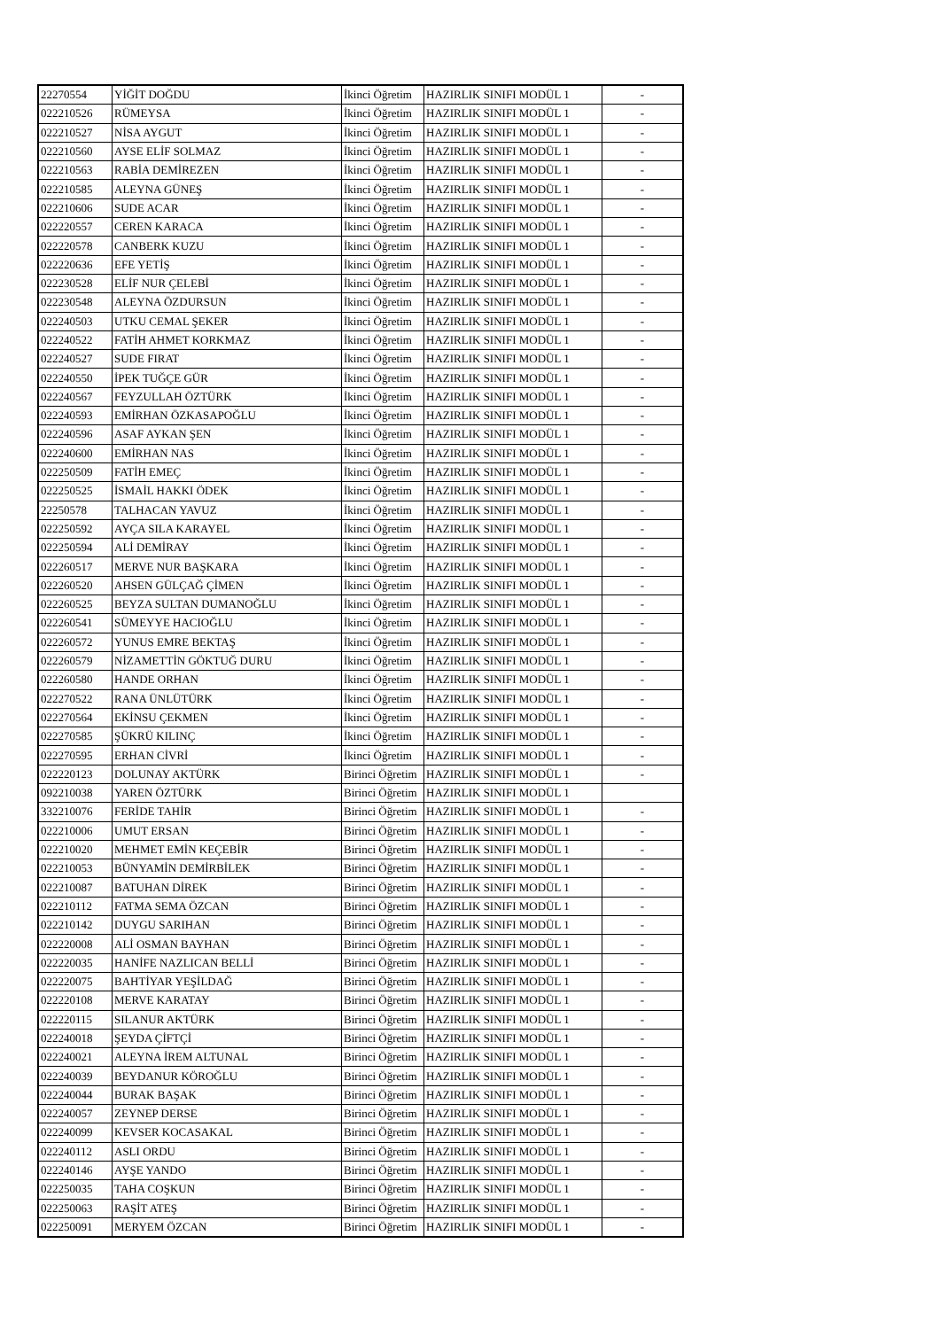| 22270554 | YİĞİT DOĞDU | İkinci Öğretim | HAZIRLIK SINIFI MODÜL 1 | - |
| 022210526 | RÜMEYSA | İkinci Öğretim | HAZIRLIK SINIFI MODÜL 1 | - |
| 022210527 | NİSA AYGUT | İkinci Öğretim | HAZIRLIK SINIFI MODÜL 1 | - |
| 022210560 | AYSE ELİF SOLMAZ | İkinci Öğretim | HAZIRLIK SINIFI MODÜL 1 | - |
| 022210563 | RABİA DEMİREZEN | İkinci Öğretim | HAZIRLIK SINIFI MODÜL 1 | - |
| 022210585 | ALEYNA GÜNEŞ | İkinci Öğretim | HAZIRLIK SINIFI MODÜL 1 | - |
| 022210606 | SUDE ACAR | İkinci Öğretim | HAZIRLIK SINIFI MODÜL 1 | - |
| 022220557 | CEREN KARACA | İkinci Öğretim | HAZIRLIK SINIFI MODÜL 1 | - |
| 022220578 | CANBERK KUZU | İkinci Öğretim | HAZIRLIK SINIFI MODÜL 1 | - |
| 022220636 | EFE YETİŞ | İkinci Öğretim | HAZIRLIK SINIFI MODÜL 1 | - |
| 022230528 | ELİF NUR ÇELEBİ | İkinci Öğretim | HAZIRLIK SINIFI MODÜL 1 | - |
| 022230548 | ALEYNA ÖZDURSUN | İkinci Öğretim | HAZIRLIK SINIFI MODÜL 1 | - |
| 022240503 | UTKU CEMAL ŞEKER | İkinci Öğretim | HAZIRLIK SINIFI MODÜL 1 | - |
| 022240522 | FATİH AHMET KORKMAZ | İkinci Öğretim | HAZIRLIK SINIFI MODÜL 1 | - |
| 022240527 | SUDE FIRAT | İkinci Öğretim | HAZIRLIK SINIFI MODÜL 1 | - |
| 022240550 | İPEK TUĞÇE GÜR | İkinci Öğretim | HAZIRLIK SINIFI MODÜL 1 | - |
| 022240567 | FEYZULLAH ÖZTÜRK | İkinci Öğretim | HAZIRLIK SINIFI MODÜL 1 | - |
| 022240593 | EMİRHAN ÖZKASAPOĞLU | İkinci Öğretim | HAZIRLIK SINIFI MODÜL 1 | - |
| 022240596 | ASAF AYKAN ŞEN | İkinci Öğretim | HAZIRLIK SINIFI MODÜL 1 | - |
| 022240600 | EMİRHAN NAS | İkinci Öğretim | HAZIRLIK SINIFI MODÜL 1 | - |
| 022250509 | FATİH EMEÇ | İkinci Öğretim | HAZIRLIK SINIFI MODÜL 1 | - |
| 022250525 | İSMAİL HAKKI ÖDEK | İkinci Öğretim | HAZIRLIK SINIFI MODÜL 1 | - |
| 22250578 | TALHACAN YAVUZ | İkinci Öğretim | HAZIRLIK SINIFI MODÜL 1 | - |
| 022250592 | AYÇA SILA KARAYEL | İkinci Öğretim | HAZIRLIK SINIFI MODÜL 1 | - |
| 022250594 | ALİ DEMİRAY | İkinci Öğretim | HAZIRLIK SINIFI MODÜL 1 | - |
| 022260517 | MERVE NUR BAŞKARA | İkinci Öğretim | HAZIRLIK SINIFI MODÜL 1 | - |
| 022260520 | AHSEN GÜLÇAĞ ÇİMEN | İkinci Öğretim | HAZIRLIK SINIFI MODÜL 1 | - |
| 022260525 | BEYZA SULTAN DUMANOĞLU | İkinci Öğretim | HAZIRLIK SINIFI MODÜL 1 | - |
| 022260541 | SÜMEYYE HACIOĞLU | İkinci Öğretim | HAZIRLIK SINIFI MODÜL 1 | - |
| 022260572 | YUNUS EMRE BEKTAŞ | İkinci Öğretim | HAZIRLIK SINIFI MODÜL 1 | - |
| 022260579 | NİZAMETTİN GÖKTUĞ DURU | İkinci Öğretim | HAZIRLIK SINIFI MODÜL 1 | - |
| 022260580 | HANDE ORHAN | İkinci Öğretim | HAZIRLIK SINIFI MODÜL 1 | - |
| 022270522 | RANA ÜNLÜTÜRK | İkinci Öğretim | HAZIRLIK SINIFI MODÜL 1 | - |
| 022270564 | EKİNSU ÇEKMEN | İkinci Öğretim | HAZIRLIK SINIFI MODÜL 1 | - |
| 022270585 | ŞÜKRÜ KILINÇ | İkinci Öğretim | HAZIRLIK SINIFI MODÜL 1 | - |
| 022270595 | ERHAN CİVRİ | İkinci Öğretim | HAZIRLIK SINIFI MODÜL 1 | - |
| 022220123 | DOLUNAY AKTÜRK | Birinci Öğretim | HAZIRLIK SINIFI MODÜL 1 | - |
| 092210038 | YAREN ÖZTÜRK | Birinci Öğretim | HAZIRLIK SINIFI MODÜL 1 | |
| 332210076 | FERİDE TAHİR | Birinci Öğretim | HAZIRLIK SINIFI MODÜL 1 | - |
| 022210006 | UMUT ERSAN | Birinci Öğretim | HAZIRLIK SINIFI MODÜL 1 | - |
| 022210020 | MEHMET EMİN KEÇEBİR | Birinci Öğretim | HAZIRLIK SINIFI MODÜL 1 | - |
| 022210053 | BÜNYAMİN DEMİRBİLEK | Birinci Öğretim | HAZIRLIK SINIFI MODÜL 1 | - |
| 022210087 | BATUHAN DİREK | Birinci Öğretim | HAZIRLIK SINIFI MODÜL 1 | - |
| 022210112 | FATMA SEMA ÖZCAN | Birinci Öğretim | HAZIRLIK SINIFI MODÜL 1 | - |
| 022210142 | DUYGU SARIHAN | Birinci Öğretim | HAZIRLIK SINIFI MODÜL 1 | - |
| 022220008 | ALİ OSMAN BAYHAN | Birinci Öğretim | HAZIRLIK SINIFI MODÜL 1 | - |
| 022220035 | HANİFE NAZLICAN BELLİ | Birinci Öğretim | HAZIRLIK SINIFI MODÜL 1 | - |
| 022220075 | BAHTİYAR YEŞİLDAĞ | Birinci Öğretim | HAZIRLIK SINIFI MODÜL 1 | - |
| 022220108 | MERVE KARATAY | Birinci Öğretim | HAZIRLIK SINIFI MODÜL 1 | - |
| 022220115 | SILANUR AKTÜRK | Birinci Öğretim | HAZIRLIK SINIFI MODÜL 1 | - |
| 022240018 | ŞEYDA ÇİFTÇİ | Birinci Öğretim | HAZIRLIK SINIFI MODÜL 1 | - |
| 022240021 | ALEYNA İREM ALTUNAL | Birinci Öğretim | HAZIRLIK SINIFI MODÜL 1 | - |
| 022240039 | BEYDANUR KÖROĞLU | Birinci Öğretim | HAZIRLIK SINIFI MODÜL 1 | - |
| 022240044 | BURAK BAŞAK | Birinci Öğretim | HAZIRLIK SINIFI MODÜL 1 | - |
| 022240057 | ZEYNEP DERSE | Birinci Öğretim | HAZIRLIK SINIFI MODÜL 1 | - |
| 022240099 | KEVSER KOCASAKAL | Birinci Öğretim | HAZIRLIK SINIFI MODÜL 1 | - |
| 022240112 | ASLI ORDU | Birinci Öğretim | HAZIRLIK SINIFI MODÜL 1 | - |
| 022240146 | AYŞE YANDO | Birinci Öğretim | HAZIRLIK SINIFI MODÜL 1 | - |
| 022250035 | TAHA COŞKUN | Birinci Öğretim | HAZIRLIK SINIFI MODÜL 1 | - |
| 022250063 | RAŞİT ATEŞ | Birinci Öğretim | HAZIRLIK SINIFI MODÜL 1 | - |
| 022250091 | MERYEM ÖZCAN | Birinci Öğretim | HAZIRLIK SINIFI MODÜL 1 | - |